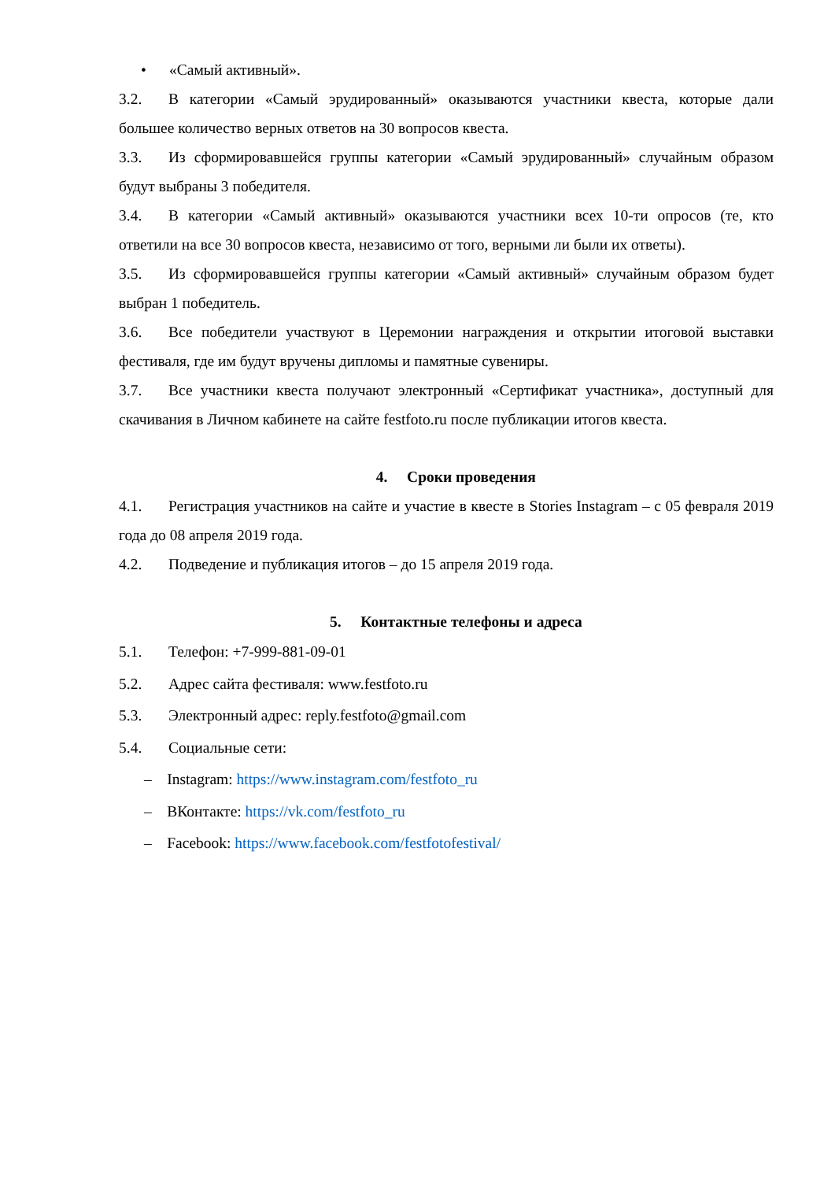• «Самый активный».
3.2. В категории «Самый эрудированный» оказываются участники квеста, которые дали большее количество верных ответов на 30 вопросов квеста.
3.3. Из сформировавшейся группы категории «Самый эрудированный» случайным образом будут выбраны 3 победителя.
3.4. В категории «Самый активный» оказываются участники всех 10-ти опросов (те, кто ответили на все 30 вопросов квеста, независимо от того, верными ли были их ответы).
3.5. Из сформировавшейся группы категории «Самый активный» случайным образом будет выбран 1 победитель.
3.6. Все победители участвуют в Церемонии награждения и открытии итоговой выставки фестиваля, где им будут вручены дипломы и памятные сувениры.
3.7. Все участники квеста получают электронный «Сертификат участника», доступный для скачивания в Личном кабинете на сайте festfoto.ru после публикации итогов квеста.
4. Сроки проведения
4.1. Регистрация участников на сайте и участие в квесте в Stories Instagram – с 05 февраля 2019 года до 08 апреля 2019 года.
4.2. Подведение и публикация итогов – до 15 апреля 2019 года.
5. Контактные телефоны и адреса
5.1. Телефон: +7-999-881-09-01
5.2. Адрес сайта фестиваля: www.festfoto.ru
5.3. Электронный адрес: reply.festfoto@gmail.com
5.4. Социальные сети:
– Instagram: https://www.instagram.com/festfoto_ru
– ВКонтакте: https://vk.com/festfoto_ru
– Facebook: https://www.facebook.com/festfotofestival/